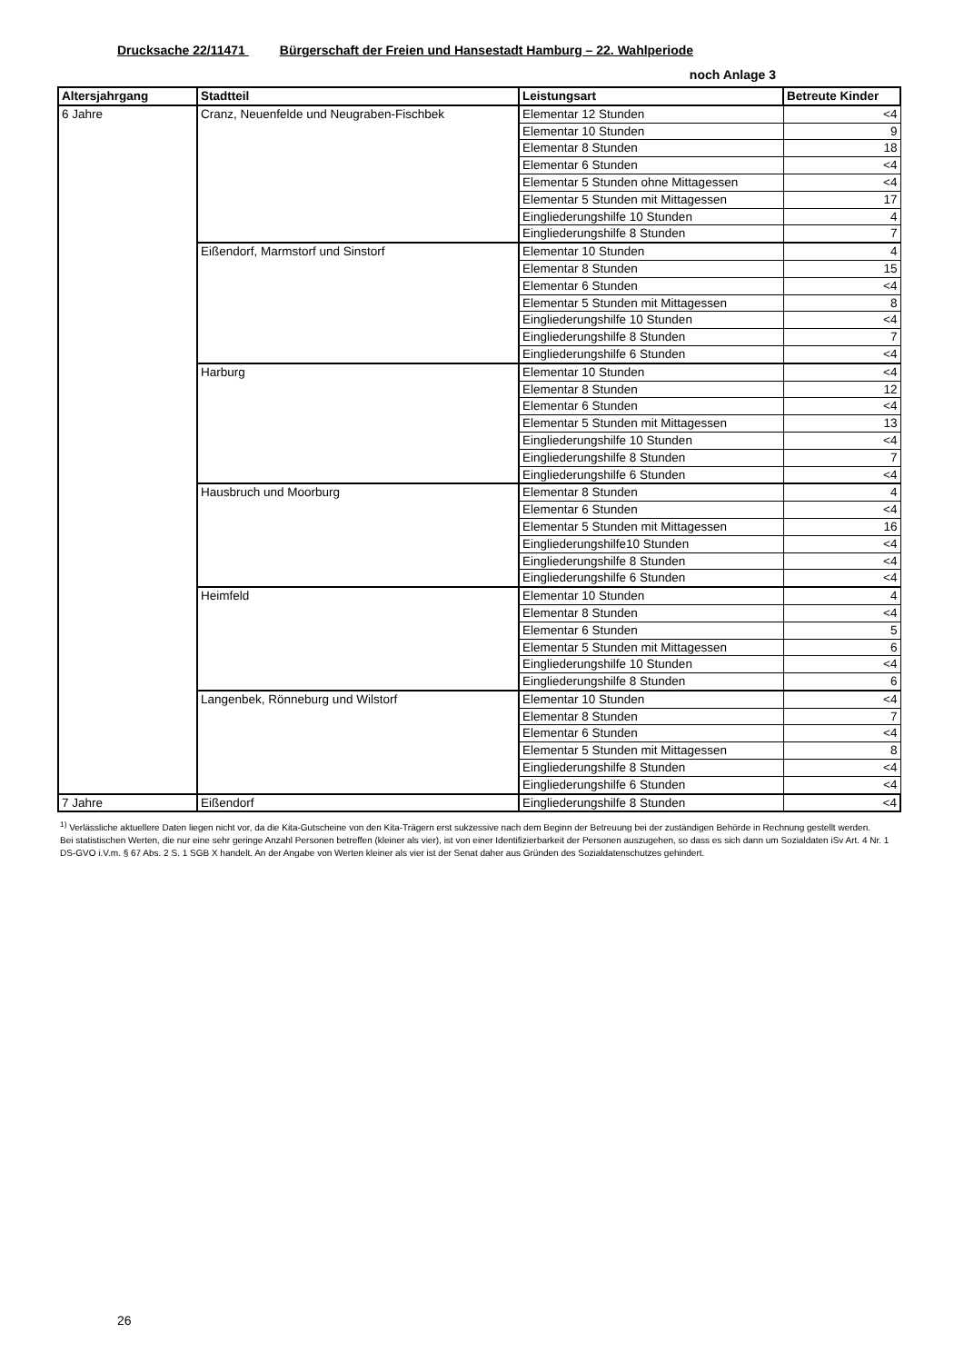Drucksache 22/11471 Bürgerschaft der Freien und Hansestadt Hamburg – 22. Wahlperiode
noch Anlage 3
| Altersjahrgang | Stadtteil | Leistungsart | Betreute Kinder |
| --- | --- | --- | --- |
| 6 Jahre | Cranz, Neuenfelde und Neugraben-Fischbek | Elementar 12 Stunden | <4 |
| | | Elementar 10 Stunden | 9 |
| | | Elementar 8 Stunden | 18 |
| | | Elementar 6 Stunden | <4 |
| | | Elementar 5 Stunden ohne Mittagessen | <4 |
| | | Elementar 5 Stunden mit Mittagessen | 17 |
| | | Eingliederungshilfe 10 Stunden | 4 |
| | | Eingliederungshilfe 8 Stunden | 7 |
| | Eißendorf, Marmstorf und Sinstorf | Elementar 10 Stunden | 4 |
| | | Elementar 8 Stunden | 15 |
| | | Elementar 6 Stunden | <4 |
| | | Elementar 5 Stunden mit Mittagessen | 8 |
| | | Eingliederungshilfe 10 Stunden | <4 |
| | | Eingliederungshilfe 8 Stunden | 7 |
| | | Eingliederungshilfe 6 Stunden | <4 |
| | Harburg | Elementar 10 Stunden | <4 |
| | | Elementar 8 Stunden | 12 |
| | | Elementar 6 Stunden | <4 |
| | | Elementar 5 Stunden mit Mittagessen | 13 |
| | | Eingliederungshilfe 10 Stunden | <4 |
| | | Eingliederungshilfe 8 Stunden | 7 |
| | | Eingliederungshilfe 6 Stunden | <4 |
| | Hausbruch und Moorburg | Elementar 8 Stunden | 4 |
| | | Elementar 6 Stunden | <4 |
| | | Elementar 5 Stunden mit Mittagessen | 16 |
| | | Eingliederungshilfe10 Stunden | <4 |
| | | Eingliederungshilfe 8 Stunden | <4 |
| | | Eingliederungshilfe 6 Stunden | <4 |
| | Heimfeld | Elementar 10 Stunden | 4 |
| | | Elementar 8 Stunden | <4 |
| | | Elementar 6 Stunden | 5 |
| | | Elementar 5 Stunden mit Mittagessen | 6 |
| | | Eingliederungshilfe 10 Stunden | <4 |
| | | Eingliederungshilfe 8 Stunden | 6 |
| | Langenbek, Rönneburg und Wilstorf | Elementar 10 Stunden | <4 |
| | | Elementar 8 Stunden | 7 |
| | | Elementar 6 Stunden | <4 |
| | | Elementar 5 Stunden mit Mittagessen | 8 |
| | | Eingliederungshilfe 8 Stunden | <4 |
| | | Eingliederungshilfe 6 Stunden | <4 |
| 7 Jahre | Eißendorf | Eingliederungshilfe 8 Stunden | <4 |
<sup>1)</sup> Verlässliche aktuellere Daten liegen nicht vor, da die Kita-Gutscheine von den Kita-Trägern erst sukzessive nach dem Beginn der Betreuung bei der zuständigen Behörde in Rechnung gestellt werden.
Bei statistischen Werten, die nur eine sehr geringe Anzahl Personen betreffen (kleiner als vier), ist von einer Identifizierbarkeit der Personen auszugehen, so dass es sich dann um Sozialdaten iSv Art. 4 Nr. 1 DS-GVO i.V.m. § 67 Abs. 2 S. 1 SGB X handelt. An der Angabe von Werten kleiner als vier ist der Senat daher aus Gründen des Sozialdatenschutzes gehindert.
26